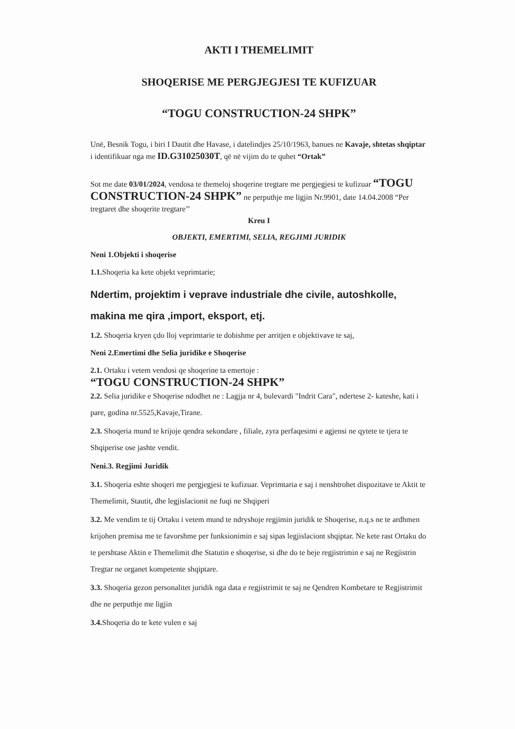AKTI I THEMELIMIT
SHOQERISE ME PERGJEGJESI TE KUFIZUAR
“TOGU CONSTRUCTION-24 SHPK”
Unë, Besnik Togu, i biri I Dautit dhe Havase, i datelindjes 25/10/1963, banues ne Kavaje, shtetas shqiptar i identifikuar nga me ID.G31025030T, që në vijim do te quhet “Ortak”
Sot me date 03/01/2024, vendosa te themeloj shoqerine tregtare me pergjegjesi te kufizuar “TOGU CONSTRUCTION-24 SHPK” ne perputhje me ligjin Nr.9901, date 14.04.2008 “Per tregtaret dhe shoqerite tregtare’’
Kreu I
OBJEKTI, EMERTIMI, SELIA, REGJIMI JURIDIK
Neni 1.Objekti i shoqerise
1.1. Shoqeria ka kete objekt veprimtarie;
Ndertim, projektim i veprave industriale dhe civile, autoshkolle, makina me qira ,import, eksport, etj.
1.2. Shoqeria kryen çdo lloj veprimtarie te dobishme per arritjen e objektivave te saj,
Neni 2.Emertimi dhe Selia juridike e Shoqerise
2.1. Ortaku i vetem vendosi qe shoqerine ta emertoje :
“TOGU CONSTRUCTION-24 SHPK”
2.2. Selia juridike e Shoqerise ndodhet ne : Lagjja nr 4, bulevardi "Indrit Cara", ndertese 2- kateshe, kati i pare, godina nr.5525,Kavaje,Tirane.
2.3. Shoqeria mund te krijoje qendra sekondare , filiale, zyra perfaqesimi e agjensi ne qytete te tjera te Shqiperise ose jashte vendit.
Neni.3. Regjimi Juridik
3.1. Shoqeria eshte shoqeri me pergjegjesi te kufizuar. Veprimtaria e saj i nenshtrohet dispozitave te Aktit te Themelimit, Stautit, dhe legjislacionit ne fuqi ne Shqiperi
3.2. Me vendim te tij Ortaku i vetem mund te ndryshoje regjimin juridik te Shoqerise, n.q.s ne te ardhmen krijohen premisa me te favorshme per funksionimin e saj sipas legjislaciont shqiptar. Ne kete rast Ortaku do te pershtase Aktin e Themelimit dhe Statutin e shoqerise, si dhe do te beje regjistrimin e saj ne Regjistrin Tregtar ne organet kompetente shqiptare.
3.3. Shoqeria gezon personalitet juridik nga data e regjistrimit te saj ne Qendren Kombetare te Regjistrimit dhe ne perputhje me ligjin
3.4. Shoqeria do te kete vulen e saj